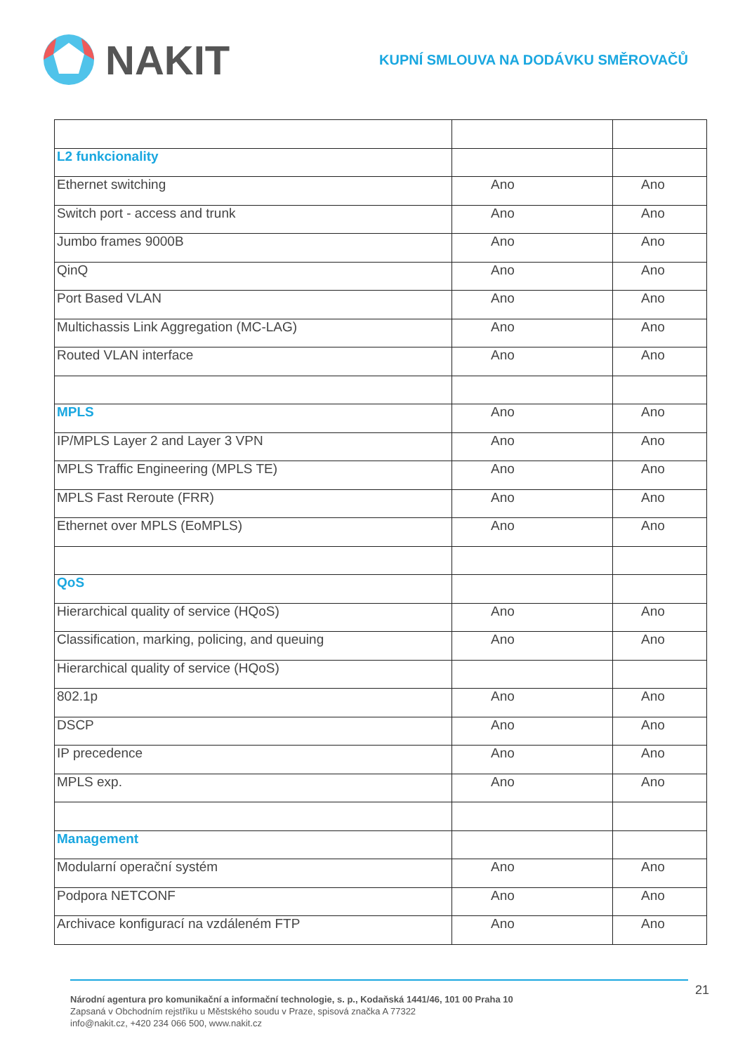NAKIT
KUPNÍ SMLOUVA NA DODÁVKU SMĚROVAČŮ
| L2 funkcionality | | |
| Ethernet switching | Ano | Ano |
| Switch port - access and trunk | Ano | Ano |
| Jumbo frames 9000B | Ano | Ano |
| QinQ | Ano | Ano |
| Port Based VLAN | Ano | Ano |
| Multichassis Link Aggregation (MC-LAG) | Ano | Ano |
| Routed VLAN interface | Ano | Ano |
| MPLS | Ano | Ano |
| IP/MPLS Layer 2 and Layer 3 VPN | Ano | Ano |
| MPLS Traffic Engineering (MPLS TE) | Ano | Ano |
| MPLS Fast Reroute (FRR) | Ano | Ano |
| Ethernet over MPLS (EoMPLS) | Ano | Ano |
| QoS | | |
| Hierarchical quality of service (HQoS) | Ano | Ano |
| Classification, marking, policing, and queuing | Ano | Ano |
| Hierarchical quality of service (HQoS) | | |
| 802.1p | Ano | Ano |
| DSCP | Ano | Ano |
| IP precedence | Ano | Ano |
| MPLS exp. | Ano | Ano |
| Management | | |
| Modularní operační systém | Ano | Ano |
| Podpora NETCONF | Ano | Ano |
| Archivace konfigurací na vzdáleném FTP | Ano | Ano |
Národní agentura pro komunikační a informační technologie, s. p., Kodaňská 1441/46, 101 00 Praha 10
Zapsaná v Obchodním rejstříku u Městského soudu v Praze, spisová značka A 77322
info@nakit.cz, +420 234 066 500, www.nakit.cz
21